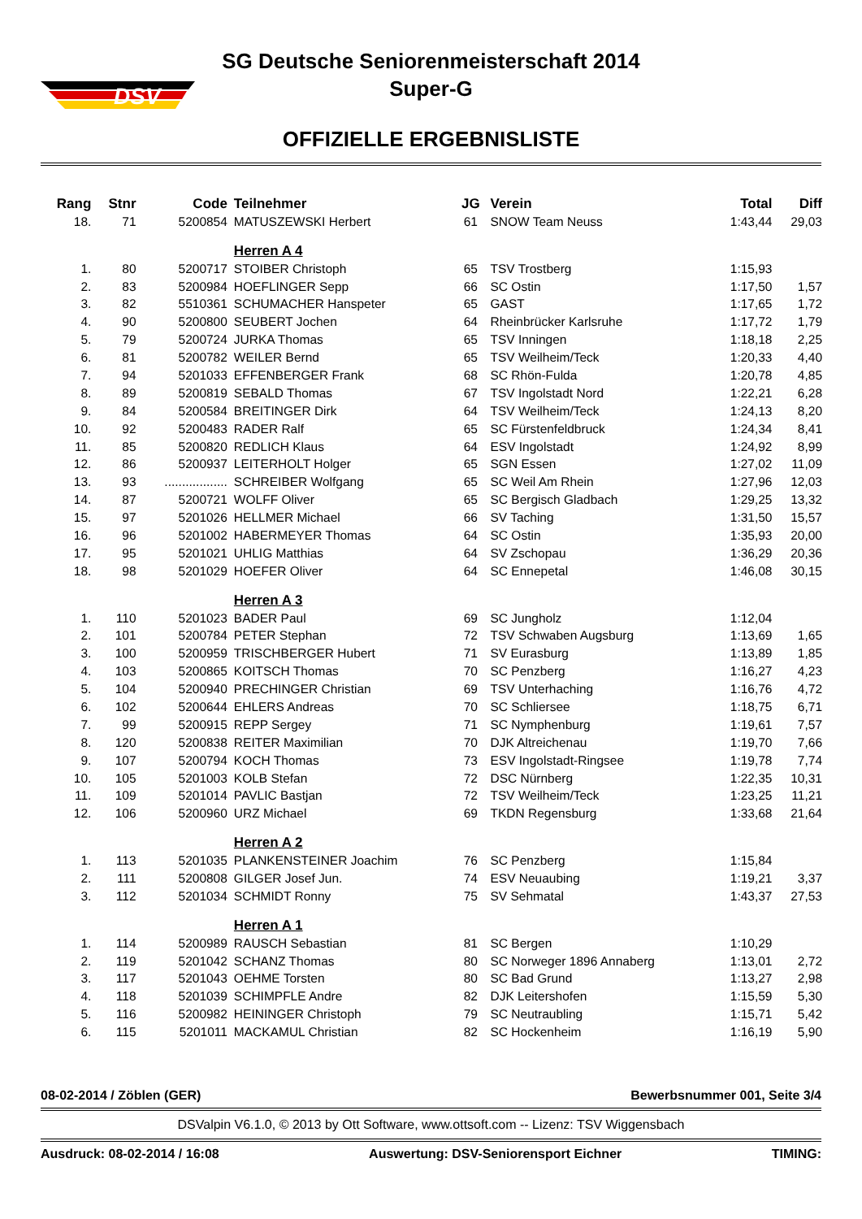DSV
SG Deutsche Seniorenmeisterschaft 2014
Super-G
OFFIZIELLE ERGEBNISLISTE
| Rang | Stnr | Code | Teilnehmer | JG | Verein | Total | Diff |
| --- | --- | --- | --- | --- | --- | --- | --- |
| 18. | 71 | 5200854 | MATUSZEWSKI Herbert | 61 | SNOW Team Neuss | 1:43,44 | 29,03 |
| | | | Herren A 4 | | | | |
| 1. | 80 | 5200717 | STOIBER Christoph | 65 | TSV Trostberg | 1:15,93 | |
| 2. | 83 | 5200984 | HOEFLINGER Sepp | 66 | SC Ostin | 1:17,50 | 1,57 |
| 3. | 82 | 5510361 | SCHUMACHER Hanspeter | 65 | GAST | 1:17,65 | 1,72 |
| 4. | 90 | 5200800 | SEUBERT Jochen | 64 | Rheinbrücker Karlsruhe | 1:17,72 | 1,79 |
| 5. | 79 | 5200724 | JURKA Thomas | 65 | TSV Inningen | 1:18,18 | 2,25 |
| 6. | 81 | 5200782 | WEILER Bernd | 65 | TSV Weilheim/Teck | 1:20,33 | 4,40 |
| 7. | 94 | 5201033 | EFFENBERGER Frank | 68 | SC Rhön-Fulda | 1:20,78 | 4,85 |
| 8. | 89 | 5200819 | SEBALD Thomas | 67 | TSV Ingolstadt Nord | 1:22,21 | 6,28 |
| 9. | 84 | 5200584 | BREITINGER Dirk | 64 | TSV Weilheim/Teck | 1:24,13 | 8,20 |
| 10. | 92 | 5200483 | RADER Ralf | 65 | SC Fürstenfeldbruck | 1:24,34 | 8,41 |
| 11. | 85 | 5200820 | REDLICH Klaus | 64 | ESV Ingolstadt | 1:24,92 | 8,99 |
| 12. | 86 | 5200937 | LEITERHOLT Holger | 65 | SGN Essen | 1:27,02 | 11,09 |
| 13. | 93 | .................. | SCHREIBER Wolfgang | 65 | SC Weil Am Rhein | 1:27,96 | 12,03 |
| 14. | 87 | 5200721 | WOLFF Oliver | 65 | SC Bergisch Gladbach | 1:29,25 | 13,32 |
| 15. | 97 | 5201026 | HELLMER Michael | 66 | SV Taching | 1:31,50 | 15,57 |
| 16. | 96 | 5201002 | HABERMEYER Thomas | 64 | SC Ostin | 1:35,93 | 20,00 |
| 17. | 95 | 5201021 | UHLIG Matthias | 64 | SV Zschopau | 1:36,29 | 20,36 |
| 18. | 98 | 5201029 | HOEFER Oliver | 64 | SC Ennepetal | 1:46,08 | 30,15 |
| | | | Herren A 3 | | | | |
| 1. | 110 | 5201023 | BADER Paul | 69 | SC Jungholz | 1:12,04 | |
| 2. | 101 | 5200784 | PETER Stephan | 72 | TSV Schwaben Augsburg | 1:13,69 | 1,65 |
| 3. | 100 | 5200959 | TRISCHBERGER Hubert | 71 | SV Eurasburg | 1:13,89 | 1,85 |
| 4. | 103 | 5200865 | KOITSCH Thomas | 70 | SC Penzberg | 1:16,27 | 4,23 |
| 5. | 104 | 5200940 | PRECHINGER Christian | 69 | TSV Unterhaching | 1:16,76 | 4,72 |
| 6. | 102 | 5200644 | EHLERS Andreas | 70 | SC Schliersee | 1:18,75 | 6,71 |
| 7. | 99 | 5200915 | REPP Sergey | 71 | SC Nymphenburg | 1:19,61 | 7,57 |
| 8. | 120 | 5200838 | REITER Maximilian | 70 | DJK Altreichenau | 1:19,70 | 7,66 |
| 9. | 107 | 5200794 | KOCH Thomas | 73 | ESV Ingolstadt-Ringsee | 1:19,78 | 7,74 |
| 10. | 105 | 5201003 | KOLB Stefan | 72 | DSC Nürnberg | 1:22,35 | 10,31 |
| 11. | 109 | 5201014 | PAVLIC Bastjan | 72 | TSV Weilheim/Teck | 1:23,25 | 11,21 |
| 12. | 106 | 5200960 | URZ Michael | 69 | TKDN Regensburg | 1:33,68 | 21,64 |
| | | | Herren A 2 | | | | |
| 1. | 113 | 5201035 | PLANKENSTEINER Joachim | 76 | SC Penzberg | 1:15,84 | |
| 2. | 111 | 5200808 | GILGER Josef Jun. | 74 | ESV Neuaubing | 1:19,21 | 3,37 |
| 3. | 112 | 5201034 | SCHMIDT Ronny | 75 | SV Sehmatal | 1:43,37 | 27,53 |
| | | | Herren A 1 | | | | |
| 1. | 114 | 5200989 | RAUSCH Sebastian | 81 | SC Bergen | 1:10,29 | |
| 2. | 119 | 5201042 | SCHANZ Thomas | 80 | SC Norweger 1896 Annaberg | 1:13,01 | 2,72 |
| 3. | 117 | 5201043 | OEHME Torsten | 80 | SC Bad Grund | 1:13,27 | 2,98 |
| 4. | 118 | 5201039 | SCHIMPFLE Andre | 82 | DJK Leitershofen | 1:15,59 | 5,30 |
| 5. | 116 | 5200982 | HEININGER Christoph | 79 | SC Neutraubling | 1:15,71 | 5,42 |
| 6. | 115 | 5201011 | MACKAMUL Christian | 82 | SC Hockenheim | 1:16,19 | 5,90 |
08-02-2014 / Zöblen (GER) Bewerbsnummer 001, Seite 3/4
DSValpin V6.1.0, © 2013 by Ott Software, www.ottsoft.com -- Lizenz: TSV Wiggensbach
Ausdruck: 08-02-2014 / 16:08 Auswertung: DSV-Seniorensport Eichner TIMING: